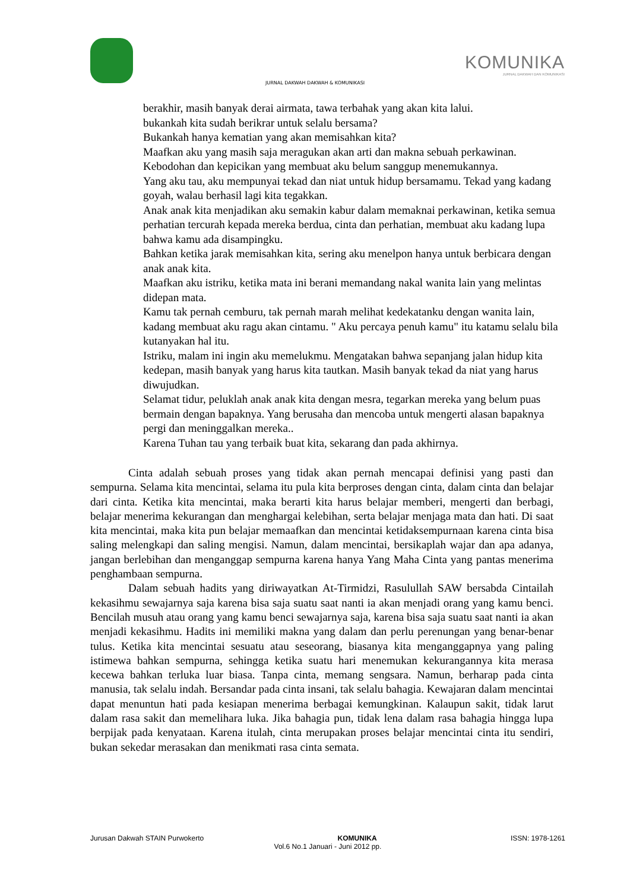KOMUNIKA
JURNAL DAKWAH DAN KOMUNIKASI
JURNAL DAKWAH DAKWAH & KOMUNIKASI
berakhir, masih banyak derai airmata, tawa terbahak yang akan kita lalui.
bukankah kita sudah berikrar untuk selalu bersama?
Bukankah hanya kematian yang akan memisahkan kita?
Maafkan aku yang masih saja meragukan akan arti dan makna sebuah perkawinan. Kebodohan dan kepicikan yang membuat aku belum sanggup menemukannya.
Yang aku tau, aku mempunyai tekad dan niat untuk hidup bersamamu. Tekad yang kadang goyah, walau berhasil lagi kita tegakkan.
Anak anak kita menjadikan aku semakin kabur dalam memaknai perkawinan, ketika semua perhatian tercurah kepada mereka berdua, cinta dan perhatian, membuat aku kadang lupa bahwa kamu ada disampingku.
Bahkan ketika jarak memisahkan kita, sering aku menelpon hanya untuk berbicara dengan anak anak kita.
Maafkan aku istriku, ketika mata ini berani memandang nakal wanita lain yang melintas didepan mata.
Kamu tak pernah cemburu, tak pernah marah melihat kedekatanku dengan wanita lain, kadang membuat aku ragu akan cintamu. " Aku percaya penuh kamu" itu katamu selalu bila kutanyakan hal itu.
Istriku, malam ini ingin aku memelukmu. Mengatakan bahwa sepanjang jalan hidup kita kedepan, masih banyak yang harus kita tautkan. Masih banyak tekad da niat yang harus diwujudkan.
Selamat tidur, peluklah anak anak kita dengan mesra, tegarkan mereka yang belum puas bermain dengan bapaknya. Yang berusaha dan mencoba untuk mengerti alasan bapaknya pergi dan meninggalkan mereka..
Karena Tuhan tau yang terbaik buat kita, sekarang dan pada akhirnya.
Cinta adalah sebuah proses yang tidak akan pernah mencapai definisi yang pasti dan sempurna. Selama kita mencintai, selama itu pula kita berproses dengan cinta, dalam cinta dan belajar dari cinta. Ketika kita mencintai, maka berarti kita harus belajar memberi, mengerti dan berbagi, belajar menerima kekurangan dan menghargai kelebihan, serta belajar menjaga mata dan hati. Di saat kita mencintai, maka kita pun belajar memaafkan dan mencintai ketidaksempurnaan karena cinta bisa saling melengkapi dan saling mengisi. Namun, dalam mencintai, bersikaplah wajar dan apa adanya, jangan berlebihan dan menganggap sempurna karena hanya Yang Maha Cinta yang pantas menerima penghambaan sempurna.
Dalam sebuah hadits yang diriwayatkan At-Tirmidzi, Rasulullah SAW bersabda Cintailah kekasihmu sewajarnya saja karena bisa saja suatu saat nanti ia akan menjadi orang yang kamu benci. Bencilah musuh atau orang yang kamu benci sewajarnya saja, karena bisa saja suatu saat nanti ia akan menjadi kekasihmu. Hadits ini memiliki makna yang dalam dan perlu perenungan yang benar-benar tulus. Ketika kita mencintai sesuatu atau seseorang, biasanya kita menganggapnya yang paling istimewa bahkan sempurna, sehingga ketika suatu hari menemukan kekurangannya kita merasa kecewa bahkan terluka luar biasa. Tanpa cinta, memang sengsara. Namun, berharap pada cinta manusia, tak selalu indah. Bersandar pada cinta insani, tak selalu bahagia. Kewajaran dalam mencintai dapat menuntun hati pada kesiapan menerima berbagai kemungkinan. Kalaupun sakit, tidak larut dalam rasa sakit dan memelihara luka. Jika bahagia pun, tidak lena dalam rasa bahagia hingga lupa berpijak pada kenyataan. Karena itulah, cinta merupakan proses belajar mencintai cinta itu sendiri, bukan sekedar merasakan dan menikmati rasa cinta semata.
Jurusan Dakwah STAIN Purwokerto KOMUNIKA ISSN: 1978-1261
Vol.6 No.1 Januari - Juni 2012 pp.